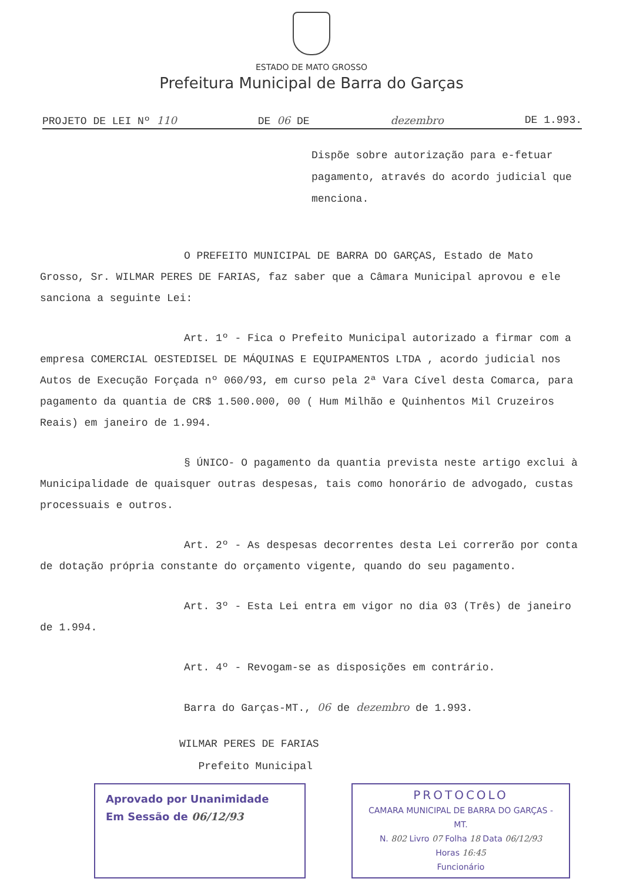ESTADO DE MATO GROSSO
Prefeitura Municipal de Barra do Garças
PROJETO DE LEI Nº 110 DE 06 DE dezembro DE 1.993.
Dispõe sobre autorização para e-fetuar pagamento, através do acordo judicial que menciona.
O PREFEITO MUNICIPAL DE BARRA DO GARÇAS, Estado de Mato Grosso, Sr. WILMAR PERES DE FARIAS, faz saber que a Câmara Municipal aprovou e ele sanciona a seguinte Lei:
Art. 1º - Fica o Prefeito Municipal autorizado a firmar com a empresa COMERCIAL OESTEDISEL DE MÁQUINAS E EQUIPAMENTOS LTDA , acordo judicial nos Autos de Execução Forçada nº 060/93, em curso pela 2ª Vara Cível desta Comarca, para pagamento da quantia de CR$ 1.500.000, 00 ( Hum Milhão e Quinhentos Mil Cruzeiros Reais) em janeiro de 1.994.
§ ÚNICO- O pagamento da quantia prevista neste artigo exclui à Municipalidade de quaisquer outras despesas, tais como honorário de advogado, custas processuais e outros.
Art. 2º - As despesas decorrentes desta Lei correrão por conta de dotação própria constante do orçamento vigente, quando do seu pagamento.
Art. 3º - Esta Lei entra em vigor no dia 03 (Três) de janeiro de 1.994.
Art. 4º - Revogam-se as disposições em contrário.
Barra do Garças-MT., 06 de dezembro de 1.993.
WILMAR PERES DE FARIAS
Prefeito Municipal
Aprovado por Unanimidade
Em Sessão de 06/12/93
PROTOCOLO
CAMARA MUNICIPAL DE BARRA DO GARÇAS - MT.
N. 802 Livro 07 Folha 18 Data 06/12/93
Horas 16:45
Funcionário